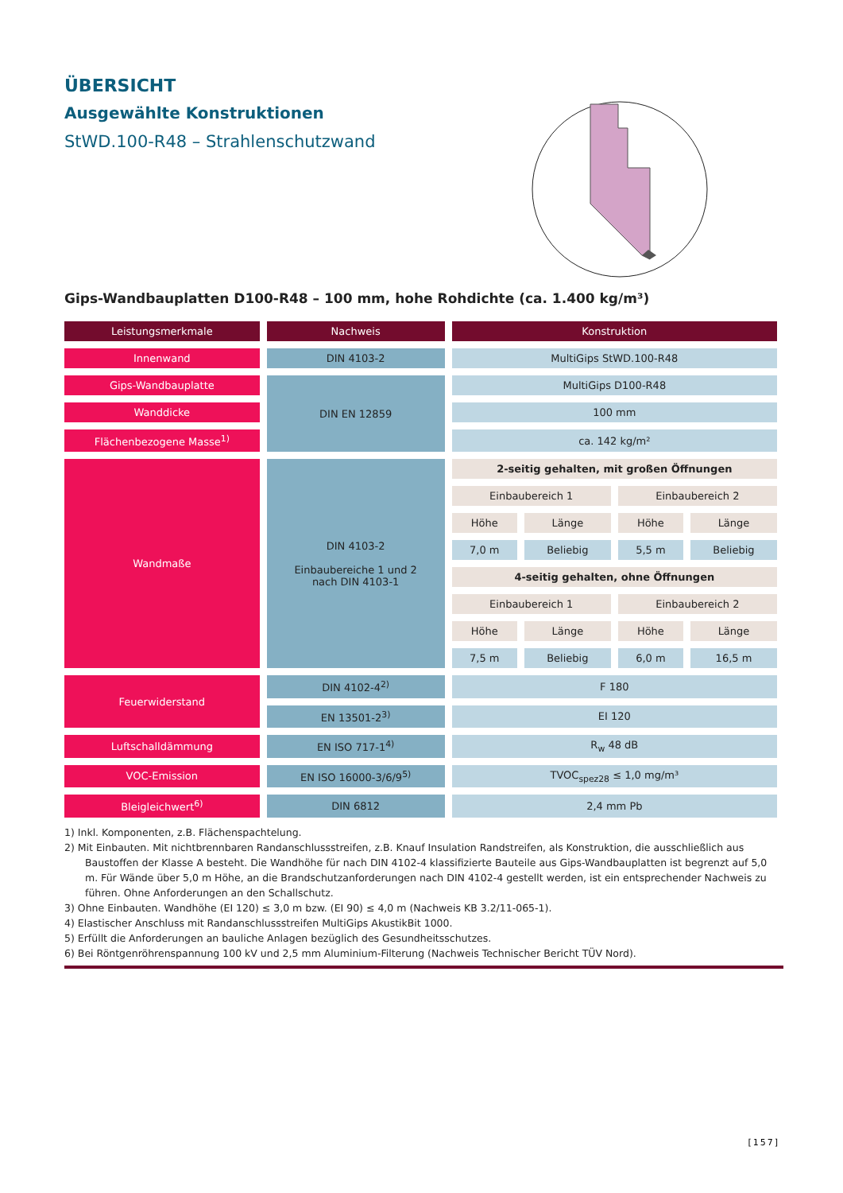ÜBERSICHT
Ausgewählte Konstruktionen
StWD.100-R48 – Strahlenschutzwand
Gips-Wandbauplatten D100-R48 – 100 mm, hohe Rohdichte (ca. 1.400 kg/m³)
| Leistungsmerkmale | Nachweis | Konstruktion | | | |
| --- | --- | --- | --- | --- | --- |
| Innenwand | DIN 4103-2 | MultiGips StWD.100-R48 | | | |
| Gips-Wandbauplatte | DIN EN 12859 | MultiGips D100-R48 | | | |
| Wanddicke | | 100 mm | | | |
| Flächenbezogene Masse<sup>1)</sup> | | ca. 142 kg/m² | | | |
| Wandmaße | DIN 4103-2 Einbaubereiche 1 und 2 nach DIN 4103-1 | 2-seitig gehalten, mit großen Öffnungen | | | |
| | | Einbaubereich 1 | | Einbaubereich 2 | |
| | | Höhe | Länge | Höhe | Länge |
| | | 7,0 m | Beliebig | 5,5 m | Beliebig |
| | | 4-seitig gehalten, ohne Öffnungen | | | |
| | | Einbaubereich 1 | | Einbaubereich 2 | |
| | | Höhe | Länge | Höhe | Länge |
| | | 7,5 m | Beliebig | 6,0 m | 16,5 m |
| Feuerwiderstand | DIN 4102-4<sup>2)</sup> | F 180 | | | |
| | EN 13501-2<sup>3)</sup> | EI 120 | | | |
| Luftschalldämmung | EN ISO 717-1<sup>4)</sup> | R<sub>w</sub> 48 dB | | | |
| VOC-Emission | EN ISO 16000-3/6/9<sup>5)</sup> | TVOC<sub>spez28</sub> ≤ 1,0 mg/m³ | | | |
| Bleigleichwert<sup>6)</sup> | DIN 6812 | 2,4 mm Pb | | | |
1) Inkl. Komponenten, z.B. Flächenspachtelung.
2) Mit Einbauten. Mit nichtbrennbaren Randanschlussstreifen, z.B. Knauf Insulation Randstreifen, als Konstruktion, die ausschließlich aus Baustoffen der Klasse A besteht. Die Wandhöhe für nach DIN 4102-4 klassifizierte Bauteile aus Gips-Wandbauplatten ist begrenzt auf 5,0 m. Für Wände über 5,0 m Höhe, an die Brandschutzanforderungen nach DIN 4102-4 gestellt werden, ist ein entsprechender Nachweis zu führen. Ohne Anforderungen an den Schallschutz.
3) Ohne Einbauten. Wandhöhe (EI 120) ≤ 3,0 m bzw. (EI 90) ≤ 4,0 m (Nachweis KB 3.2/11-065-1).
4) Elastischer Anschluss mit Randanschlussstreifen MultiGips AkustikBit 1000.
5) Erfüllt die Anforderungen an bauliche Anlagen bezüglich des Gesundheitsschutzes.
6) Bei Röntgenröhrenspannung 100 kV und 2,5 mm Aluminium-Filterung (Nachweis Technischer Bericht TÜV Nord).
[157]